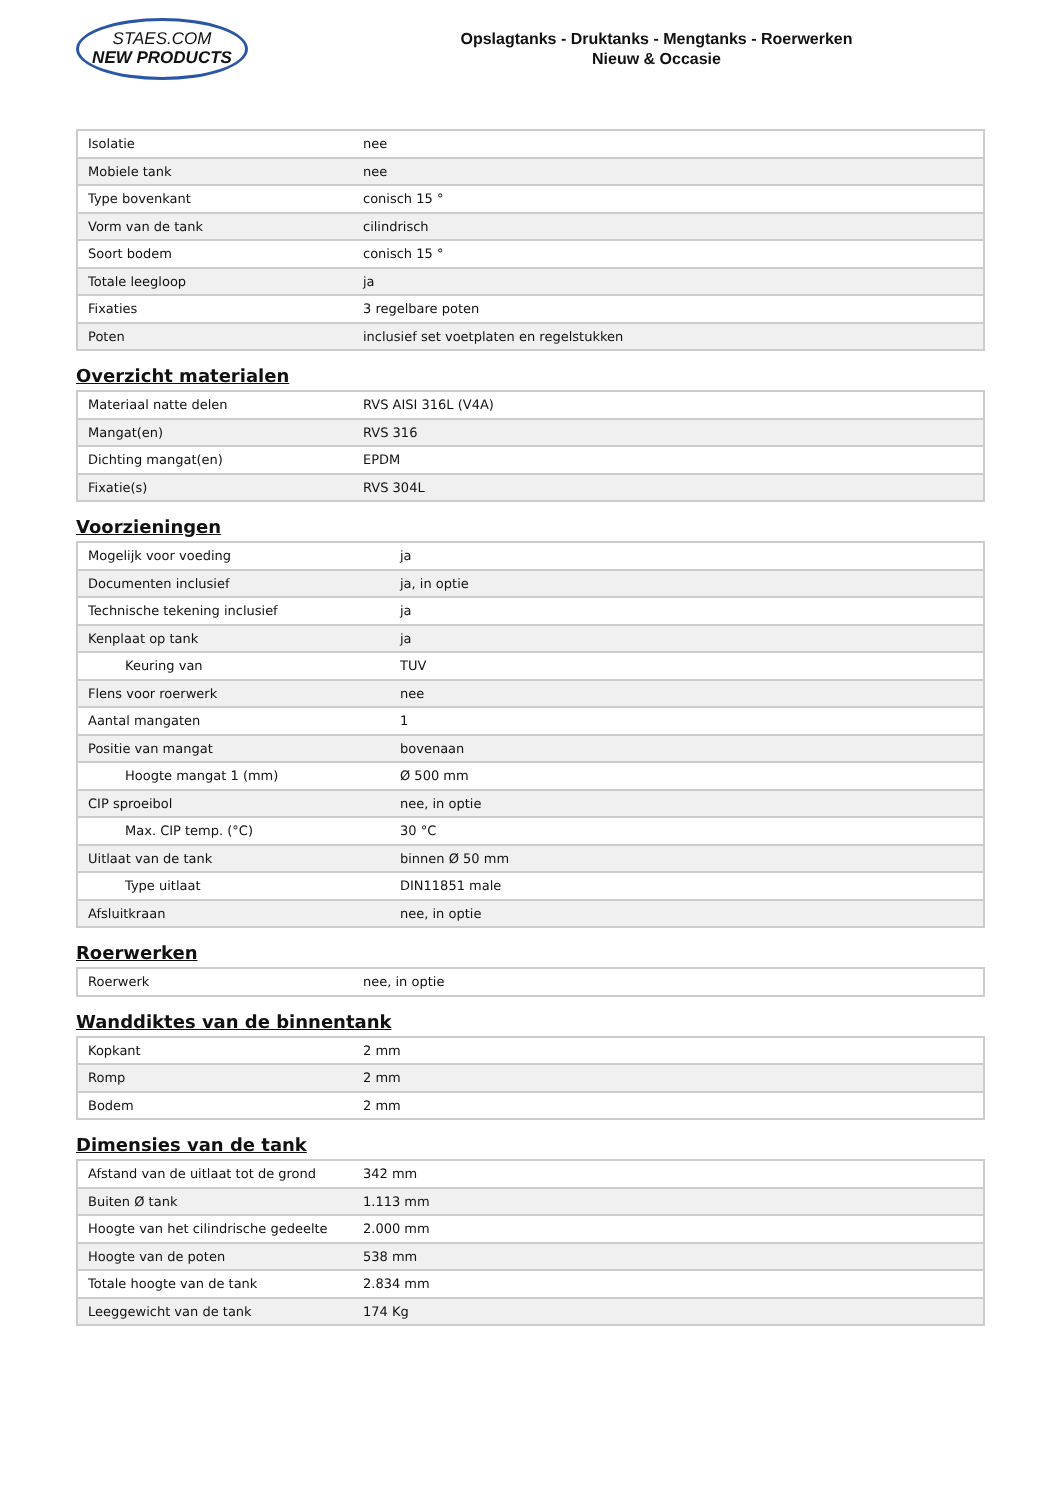STAES.COM
NEW PRODUCTS
Opslagtanks - Druktanks - Mengtanks - Roerwerken
Nieuw & Occasie
| Isolatie | nee |
| Mobiele tank | nee |
| Type bovenkant | conisch 15 ° |
| Vorm van de tank | cilindrisch |
| Soort bodem | conisch 15 ° |
| Totale leegloop | ja |
| Fixaties | 3 regelbare poten |
| Poten | inclusief set voetplaten en regelstukken |
Overzicht materialen
| Materiaal natte delen | RVS AISI 316L (V4A) |
| Mangat(en) | RVS 316 |
| Dichting mangat(en) | EPDM |
| Fixatie(s) | RVS 304L |
Voorzieningen
| Mogelijk voor voeding | ja |
| Documenten inclusief | ja, in optie |
| Technische tekening inclusief | ja |
| Kenplaat op tank | ja |
| Keuring van | TUV |
| Flens voor roerwerk | nee |
| Aantal mangaten | 1 |
| Positie van mangat | bovenaan |
| Hoogte mangat 1 (mm) | Ø 500 mm |
| CIP sproeibol | nee, in optie |
| Max. CIP temp. (°C) | 30 °C |
| Uitlaat van de tank | binnen Ø 50 mm |
| Type uitlaat | DIN11851 male |
| Afsluitkraan | nee, in optie |
Roerwerken
| Roerwerk | nee, in optie |
Wanddiktes van de binnentank
| Kopkant | 2 mm |
| Romp | 2 mm |
| Bodem | 2 mm |
Dimensies van de tank
| Afstand van de uitlaat tot de grond | 342 mm |
| Buiten Ø tank | 1.113 mm |
| Hoogte van het cilindrische gedeelte | 2.000 mm |
| Hoogte van de poten | 538 mm |
| Totale hoogte van de tank | 2.834 mm |
| Leeggewicht van de tank | 174 Kg |